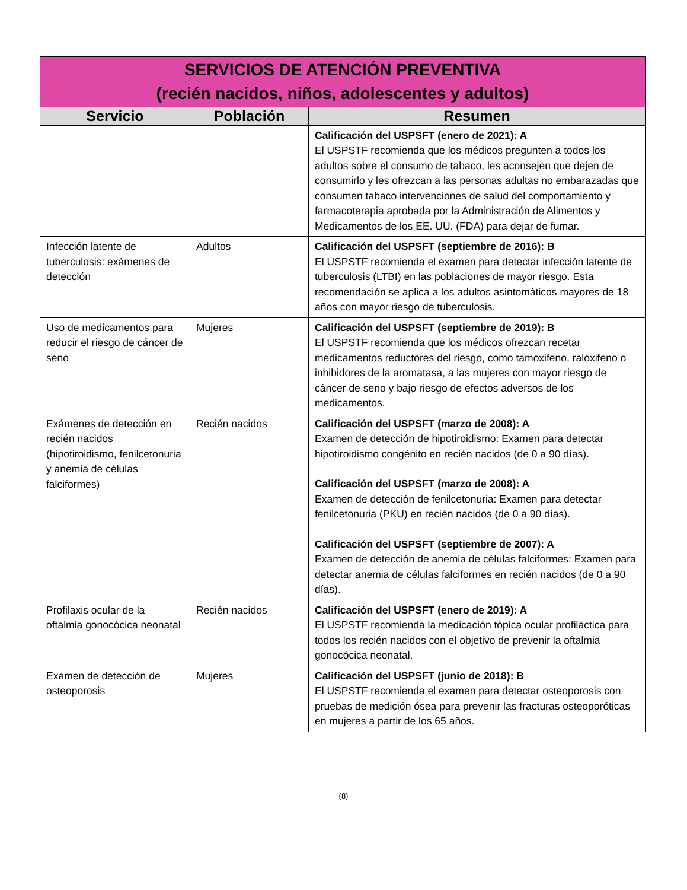| SERVICIOS DE ATENCIÓN PREVENTIVA (recién nacidos, niños, adolescentes y adultos) | | |
| --- | --- | --- |
| Servicio | Población | Resumen |
| | | Calificación del USPSFT (enero de 2021): A El USPSTF recomienda que los médicos pregunten a todos los adultos sobre el consumo de tabaco, les aconsejen que dejen de consumirlo y les ofrezcan a las personas adultas no embarazadas que consumen tabaco intervenciones de salud del comportamiento y farmacoterapia aprobada por la Administración de Alimentos y Medicamentos de los EE. UU. (FDA) para dejar de fumar. |
| Infección latente de tuberculosis: exámenes de detección | Adultos | Calificación del USPSFT (septiembre de 2016): B El USPSTF recomienda el examen para detectar infección latente de tuberculosis (LTBI) en las poblaciones de mayor riesgo. Esta recomendación se aplica a los adultos asintomáticos mayores de 18 años con mayor riesgo de tuberculosis. |
| Uso de medicamentos para reducir el riesgo de cáncer de seno | Mujeres | Calificación del USPSFT (septiembre de 2019): B El USPSTF recomienda que los médicos ofrezcan recetar medicamentos reductores del riesgo, como tamoxifeno, raloxifeno o inhibidores de la aromatasa, a las mujeres con mayor riesgo de cáncer de seno y bajo riesgo de efectos adversos de los medicamentos. |
| Exámenes de detección en recién nacidos (hipotiroidismo, fenilcetonuria y anemia de células falciformes) | Recién nacidos | Calificación del USPSFT (marzo de 2008): A Examen de detección de hipotiroidismo: Examen para detectar hipotiroidismo congénito en recién nacidos (de 0 a 90 días). Calificación del USPSFT (marzo de 2008): A Examen de detección de fenilcetonuria: Examen para detectar fenilcetonuria (PKU) en recién nacidos (de 0 a 90 días). Calificación del USPSFT (septiembre de 2007): A Examen de detección de anemia de células falciformes: Examen para detectar anemia de células falciformes en recién nacidos (de 0 a 90 días). |
| Profilaxis ocular de la oftalmia gonocócica neonatal | Recién nacidos | Calificación del USPSFT (enero de 2019): A El USPSTF recomienda la medicación tópica ocular profiláctica para todos los recién nacidos con el objetivo de prevenir la oftalmia gonocócica neonatal. |
| Examen de detección de osteoporosis | Mujeres | Calificación del USPSFT (junio de 2018): B El USPSTF recomienda el examen para detectar osteoporosis con pruebas de medición ósea para prevenir las fracturas osteoporóticas en mujeres a partir de los 65 años. |
(8)